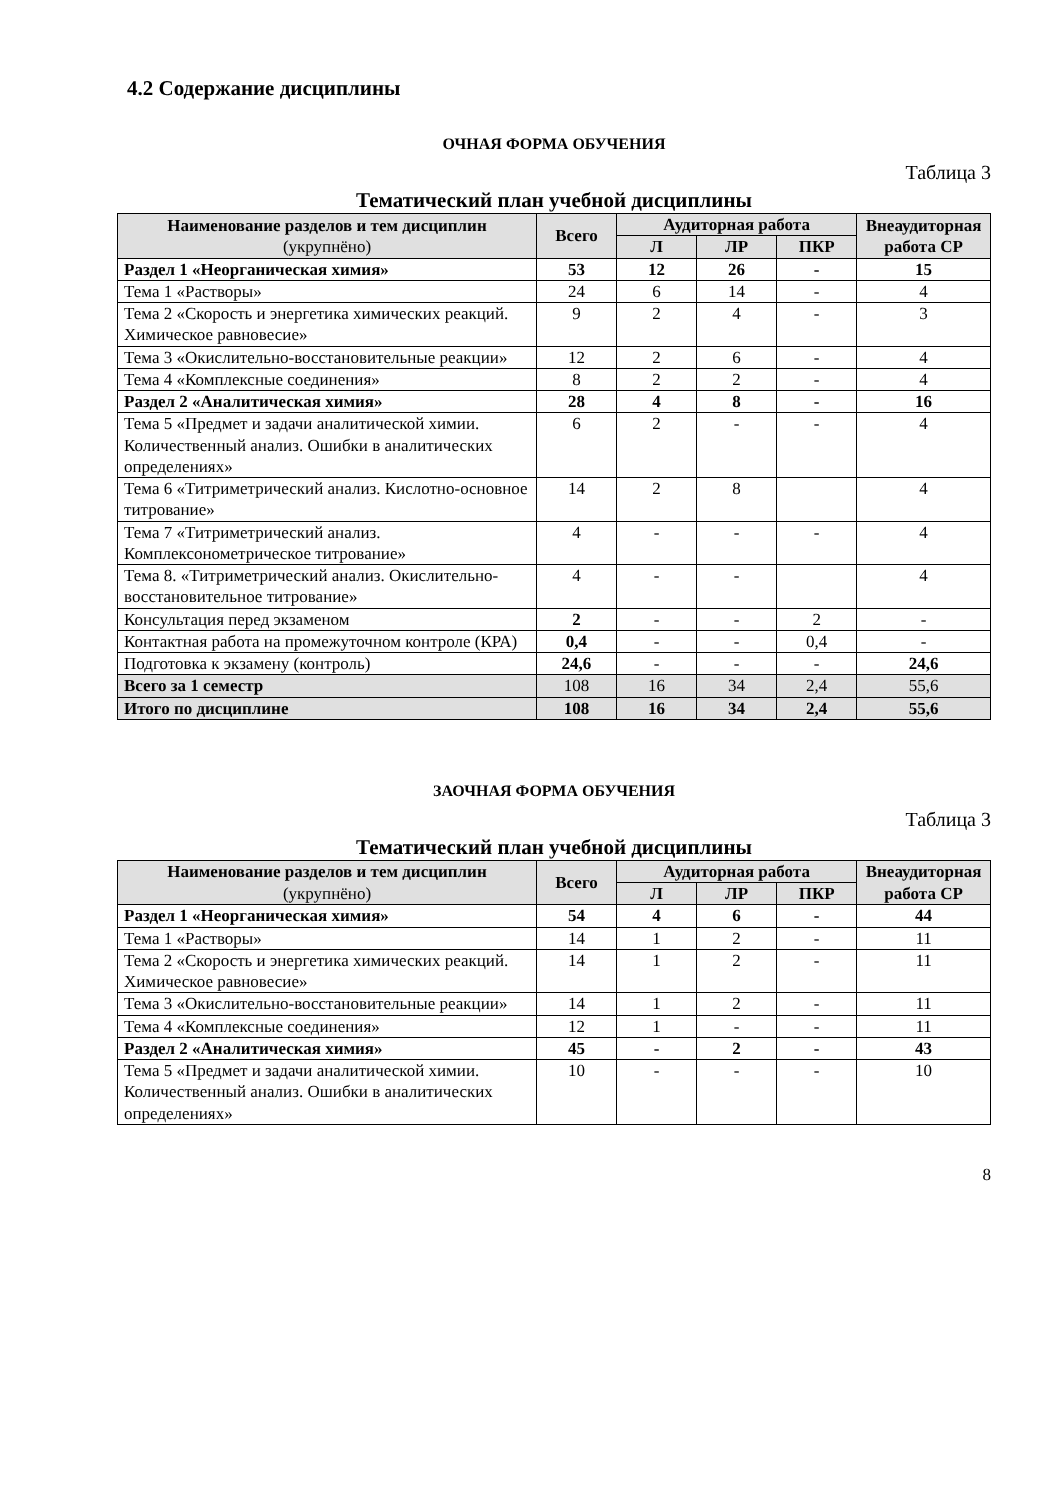4.2 Содержание дисциплины
ОЧНАЯ ФОРМА ОБУЧЕНИЯ
Таблица 3
Тематический план учебной дисциплины
| Наименование разделов и тем дисциплин (укрупнёно) | Всего | Аудиторная работа | | | Внеаудиторная работа СР |
| --- | --- | --- | --- | --- | --- |
| | | Л | ЛР | ПКР | |
| Раздел 1 «Неорганическая химия» | 53 | 12 | 26 | - | 15 |
| Тема 1 «Растворы» | 24 | 6 | 14 | - | 4 |
| Тема 2 «Скорость и энергетика химических реакций. Химическое равновесие» | 9 | 2 | 4 | - | 3 |
| Тема 3 «Окислительно-восстановительные реакции» | 12 | 2 | 6 | - | 4 |
| Тема 4 «Комплексные соединения» | 8 | 2 | 2 | - | 4 |
| Раздел 2 «Аналитическая химия» | 28 | 4 | 8 | - | 16 |
| Тема 5 «Предмет и задачи аналитической химии. Количественный анализ. Ошибки в аналитических определениях» | 6 | 2 | - | - | 4 |
| Тема 6 «Титриметрический анализ. Кислотно-основное титрование» | 14 | 2 | 8 | | 4 |
| Тема 7 «Титриметрический анализ. Комплексонометрическое титрование» | 4 | - | - | - | 4 |
| Тема 8. «Титриметрический анализ. Окислительно-восстановительное титрование» | 4 | - | - | | 4 |
| Консультация перед экзаменом | 2 | - | - | 2 | - |
| Контактная работа на промежуточном контроле (КРА) | 0,4 | - | - | 0,4 | - |
| Подготовка к экзамену (контроль) | 24,6 | - | - | - | 24,6 |
| Всего за 1 семестр | 108 | 16 | 34 | 2,4 | 55,6 |
| Итого по дисциплине | 108 | 16 | 34 | 2,4 | 55,6 |
ЗАОЧНАЯ ФОРМА ОБУЧЕНИЯ
Таблица 3
Тематический план учебной дисциплины
| Наименование разделов и тем дисциплин (укрупнёно) | Всего | Аудиторная работа | | | Внеаудиторная работа СР |
| --- | --- | --- | --- | --- | --- |
| | | Л | ЛР | ПКР | |
| Раздел 1 «Неорганическая химия» | 54 | 4 | 6 | - | 44 |
| Тема 1 «Растворы» | 14 | 1 | 2 | - | 11 |
| Тема 2 «Скорость и энергетика химических реакций. Химическое равновесие» | 14 | 1 | 2 | - | 11 |
| Тема 3 «Окислительно-восстановительные реакции» | 14 | 1 | 2 | - | 11 |
| Тема 4 «Комплексные соединения» | 12 | 1 | - | - | 11 |
| Раздел 2 «Аналитическая химия» | 45 | - | 2 | - | 43 |
| Тема 5 «Предмет и задачи аналитической химии. Количественный анализ. Ошибки в аналитических определениях» | 10 | - | - | - | 10 |
8